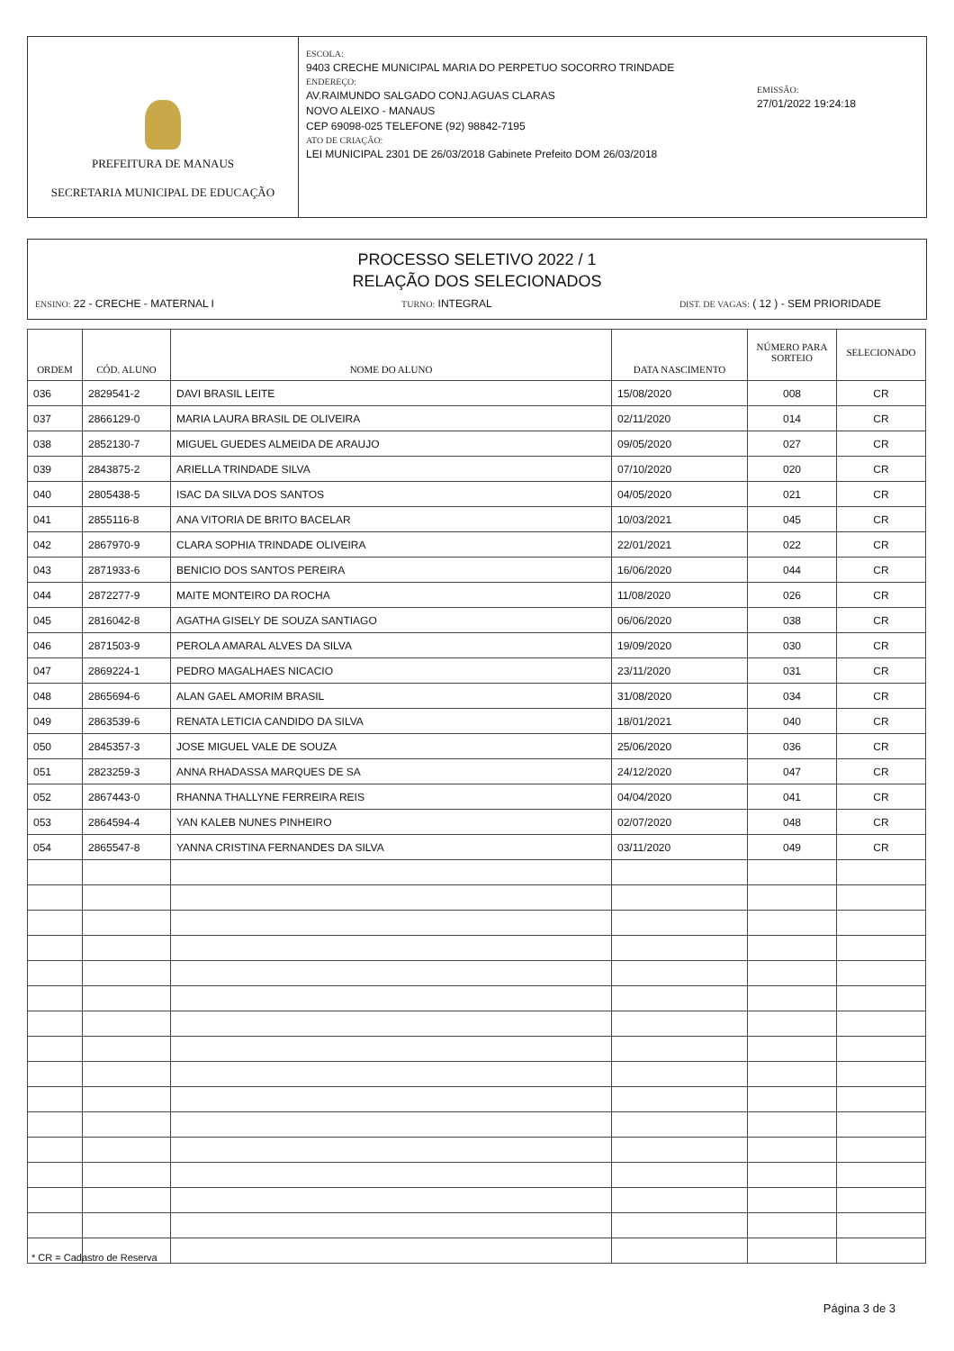PREFEITURA DE MANAUS
SECRETARIA MUNICIPAL DE EDUCAÇÃO
ESCOLA:
9403 CRECHE MUNICIPAL MARIA DO PERPETUO SOCORRO TRINDADE
ENDEREÇO:
AV.RAIMUNDO SALGADO CONJ.AGUAS CLARAS
NOVO ALEIXO - MANAUS
CEP 69098-025 TELEFONE (92) 98842-7195
ATO DE CRIAÇÃO:
LEI MUNICIPAL 2301 DE 26/03/2018 Gabinete Prefeito DOM 26/03/2018
EMISSÃO:
27/01/2022 19:24:18
PROCESSO SELETIVO 2022 / 1
RELAÇÃO DOS SELECIONADOS
ENSINO: 22 - CRECHE - MATERNAL I TURNO: INTEGRAL DIST. DE VAGAS: ( 12 ) - SEM PRIORIDADE
| ORDEM | CÓD. ALUNO | NOME DO ALUNO | DATA NASCIMENTO | NÚMERO PARA SORTEIO | SELECIONADO |
| --- | --- | --- | --- | --- | --- |
| 036 | 2829541-2 | DAVI BRASIL LEITE | 15/08/2020 | 008 | CR |
| 037 | 2866129-0 | MARIA LAURA BRASIL DE OLIVEIRA | 02/11/2020 | 014 | CR |
| 038 | 2852130-7 | MIGUEL GUEDES ALMEIDA DE ARAUJO | 09/05/2020 | 027 | CR |
| 039 | 2843875-2 | ARIELLA TRINDADE SILVA | 07/10/2020 | 020 | CR |
| 040 | 2805438-5 | ISAC DA SILVA DOS SANTOS | 04/05/2020 | 021 | CR |
| 041 | 2855116-8 | ANA VITORIA DE BRITO BACELAR | 10/03/2021 | 045 | CR |
| 042 | 2867970-9 | CLARA SOPHIA TRINDADE OLIVEIRA | 22/01/2021 | 022 | CR |
| 043 | 2871933-6 | BENICIO DOS SANTOS PEREIRA | 16/06/2020 | 044 | CR |
| 044 | 2872277-9 | MAITE MONTEIRO DA ROCHA | 11/08/2020 | 026 | CR |
| 045 | 2816042-8 | AGATHA GISELY DE SOUZA SANTIAGO | 06/06/2020 | 038 | CR |
| 046 | 2871503-9 | PEROLA AMARAL ALVES DA SILVA | 19/09/2020 | 030 | CR |
| 047 | 2869224-1 | PEDRO MAGALHAES NICACIO | 23/11/2020 | 031 | CR |
| 048 | 2865694-6 | ALAN GAEL AMORIM BRASIL | 31/08/2020 | 034 | CR |
| 049 | 2863539-6 | RENATA LETICIA CANDIDO DA SILVA | 18/01/2021 | 040 | CR |
| 050 | 2845357-3 | JOSE MIGUEL VALE DE SOUZA | 25/06/2020 | 036 | CR |
| 051 | 2823259-3 | ANNA RHADASSA MARQUES DE SA | 24/12/2020 | 047 | CR |
| 052 | 2867443-0 | RHANNA THALLYNE FERREIRA REIS | 04/04/2020 | 041 | CR |
| 053 | 2864594-4 | YAN KALEB NUNES PINHEIRO | 02/07/2020 | 048 | CR |
| 054 | 2865547-8 | YANNA CRISTINA FERNANDES DA SILVA | 03/11/2020 | 049 | CR |
* CR = Cadastro de Reserva
Página 3 de 3